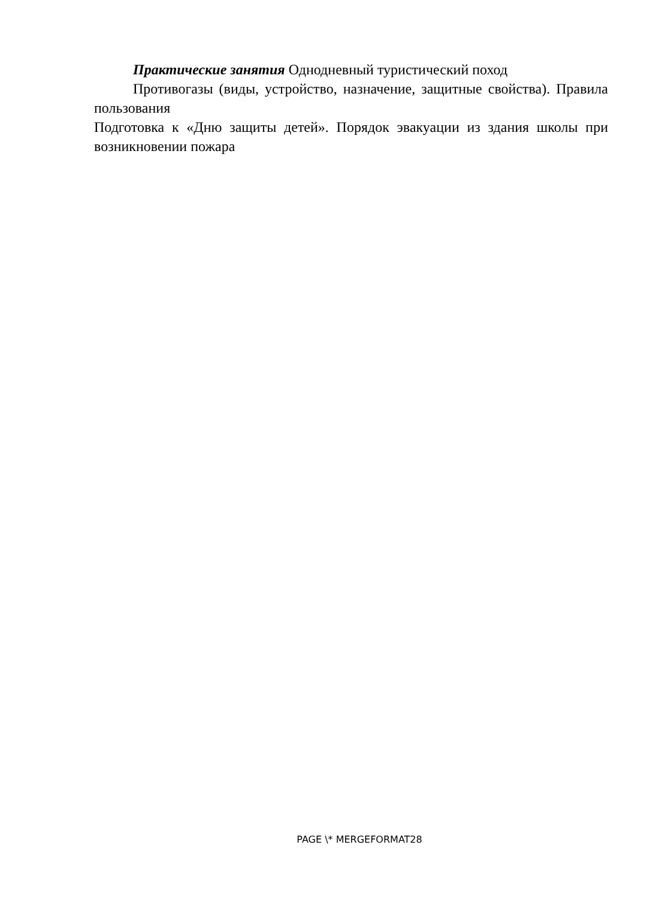Практические занятия Однодневный туристический поход
Противогазы (виды, устройство, назначение, защитные свойства). Правила пользования
Подготовка к «Дню защиты детей». Порядок эвакуации из здания школы при возникновении пожара
PAGE \* MERGEFORMAT28